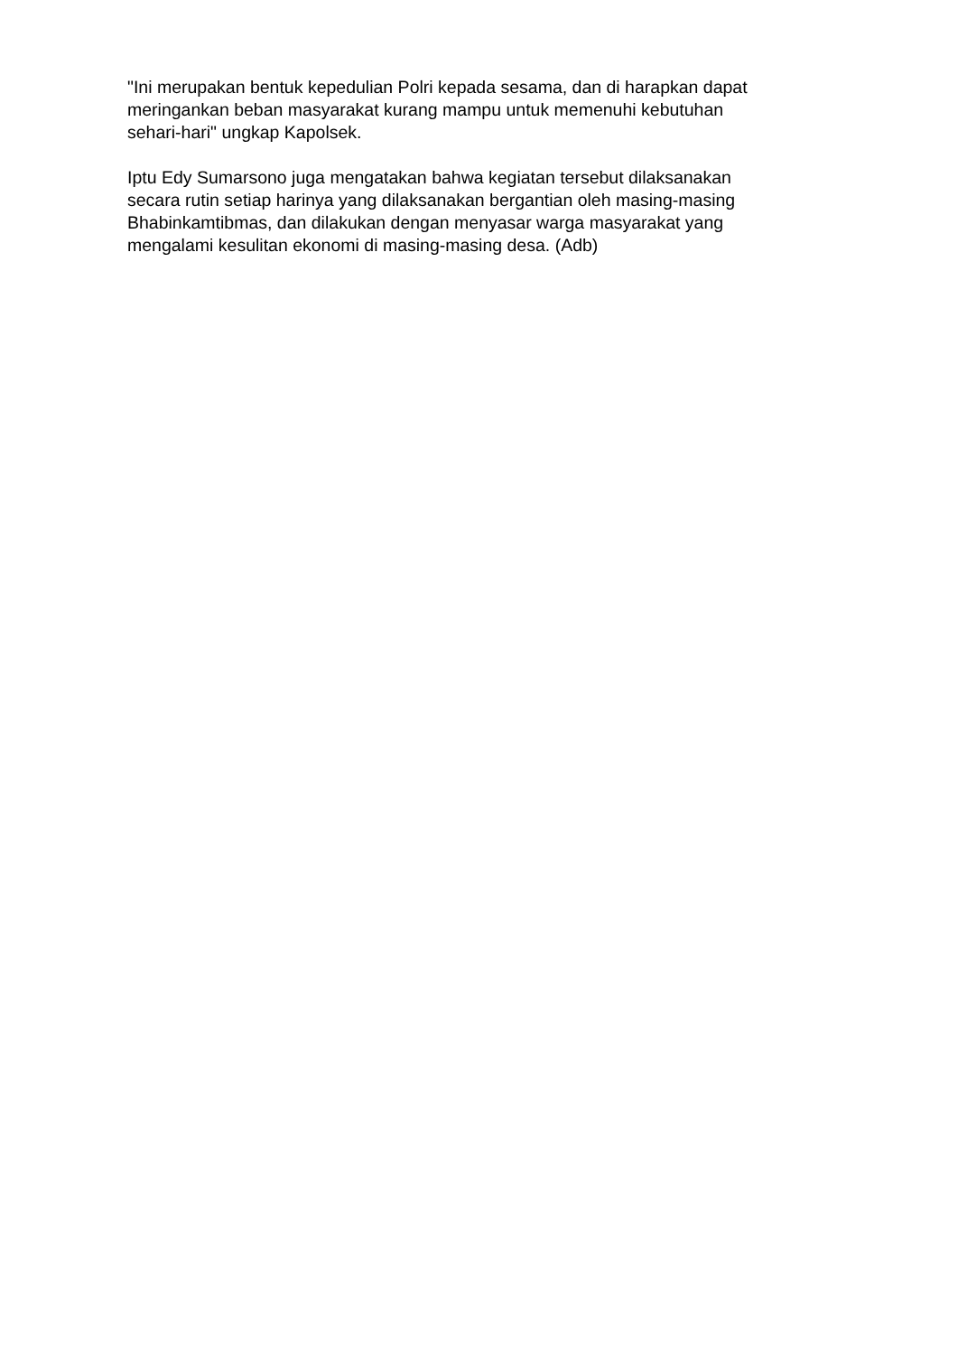"Ini merupakan bentuk kepedulian Polri kepada sesama, dan di harapkan dapat
meringankan beban masyarakat kurang mampu untuk memenuhi kebutuhan
sehari-hari" ungkap Kapolsek.
Iptu Edy Sumarsono juga mengatakan bahwa kegiatan tersebut dilaksanakan
secara rutin setiap harinya yang dilaksanakan bergantian oleh masing-masing
Bhabinkamtibmas, dan dilakukan dengan menyasar warga masyarakat yang
mengalami kesulitan ekonomi di masing-masing desa. (Adb)